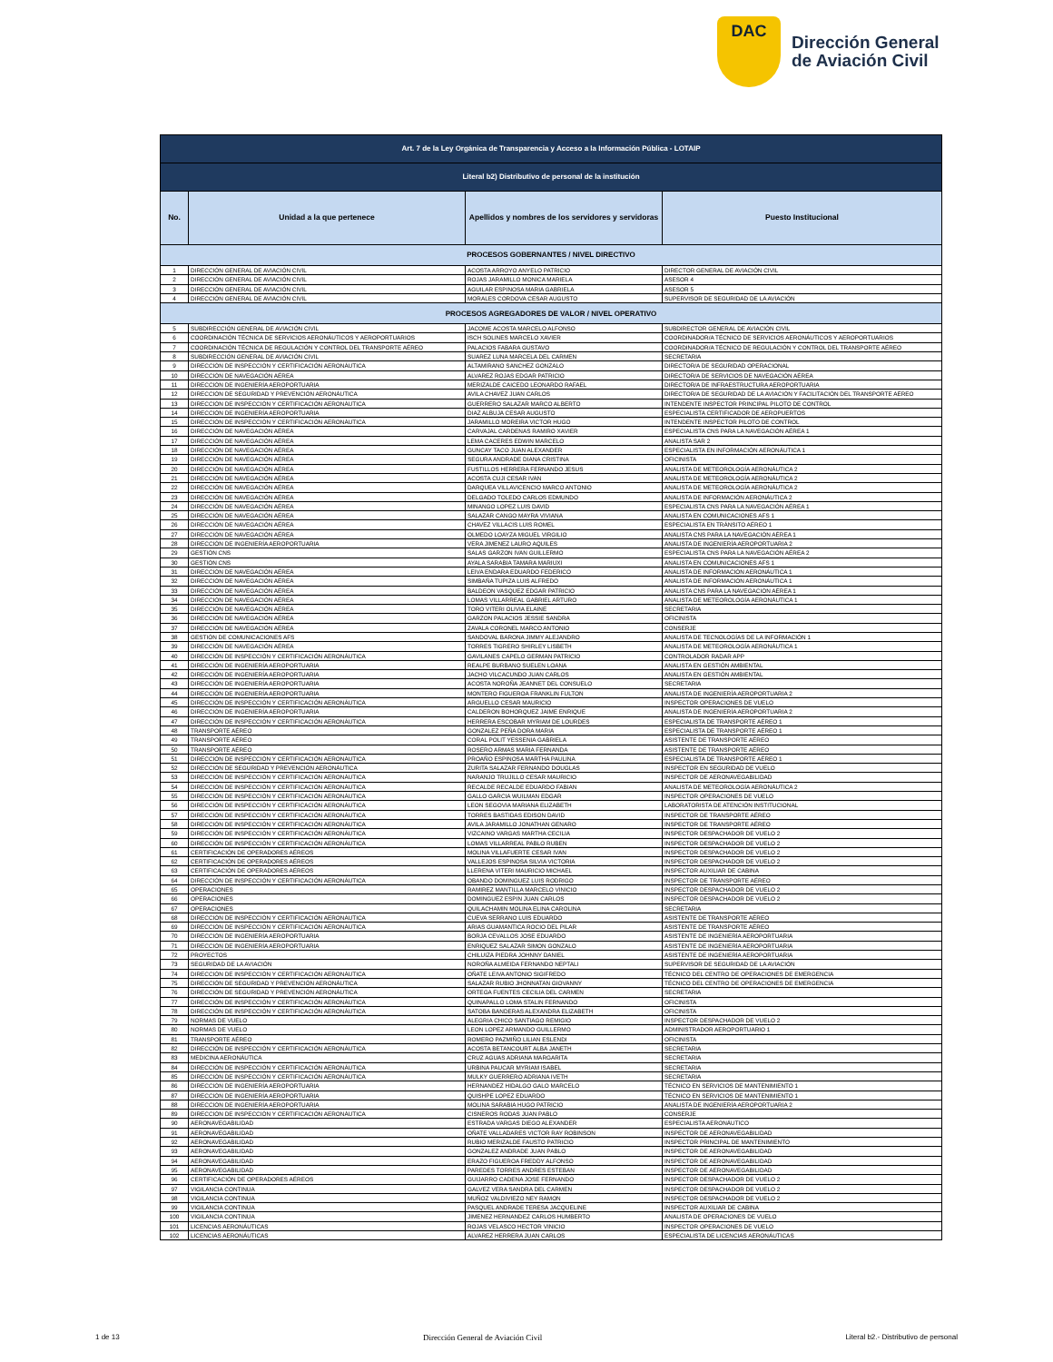DAC
Dirección General
de Aviación Civil
| Art. 7 de la Ley Orgánica de Transparencia y Acceso a la Información Pública - LOTAIP | | | |
| Literal b2) Distributivo de personal de la institución | | | |
| No. | Unidad a la que pertenece | Apellidos y nombres de los servidores y servidoras | Puesto Institucional |
| PROCESOS GOBERNANTES / NIVEL DIRECTIVO | | | |
| 1 | DIRECCIÓN GENERAL DE AVIACIÓN CIVIL | ACOSTA ARROYO ANYELO PATRICIO | DIRECTOR GENERAL DE AVIACIÓN CIVIL |
| 2 | DIRECCIÓN GENERAL DE AVIACIÓN CIVIL | ROJAS JARAMILLO MONICA MARIELA | ASESOR 4 |
| 3 | DIRECCIÓN GENERAL DE AVIACIÓN CIVIL | AGUILAR ESPINOSA MARIA GABRIELA | ASESOR 5 |
| 4 | DIRECCIÓN GENERAL DE AVIACIÓN CIVIL | MORALES CORDOVA CESAR AUGUSTO | SUPERVISOR DE SEGURIDAD DE LA AVIACIÓN |
| PROCESOS AGREGADORES DE VALOR / NIVEL OPERATIVO | | | |
| 5 | SUBDIRECCIÓN GENERAL DE AVIACIÓN CIVIL | JACOME ACOSTA MARCELO ALFONSO | SUBDIRECTOR GENERAL DE AVIACIÓN CIVIL |
| 6 | COORDINACIÓN TÉCNICA DE SERVICIOS AERONÁUTICOS Y AEROPORTUARIOS | ISCH SOLINES MARCELO XAVIER | COORDINADOR/A TÉCNICO DE SERVICIOS AERONÁUTICOS Y AEROPORTUARIOS |
| 7 | COORDINACIÓN TÉCNICA DE REGULACIÓN Y CONTROL DEL TRANSPORTE AÉREO | PALACIOS FABARA GUSTAVO | COORDINADOR/A TÉCNICO DE REGULACIÓN Y CONTROL DEL TRANSPORTE AÉREO |
| 8 | SUBDIRECCIÓN GENERAL DE AVIACIÓN CIVIL | SUAREZ LUNA MARCELA DEL CARMEN | SECRETARIA |
| 9 | DIRECCIÓN DE INSPECCIÓN Y CERTIFICACIÓN AERONÁUTICA | ALTAMIRANO SANCHEZ GONZALO | DIRECTOR/A DE SEGURIDAD OPERACIONAL |
| 10 | DIRECCIÓN DE NAVEGACIÓN AÉREA | ALVAREZ ROJAS EDGAR PATRICIO | DIRECTOR/A DE SERVICIOS DE NAVEGACIÓN AÉREA |
| 11 | DIRECCIÓN DE INGENIERÍA AEROPORTUARIA | MERIZALDE CAICEDO LEONARDO RAFAEL | DIRECTOR/A DE INFRAESTRUCTURA AEROPORTUARIA |
| 12 | DIRECCIÓN DE SEGURIDAD Y PREVENCIÓN AERONÁUTICA | AVILA CHAVEZ JUAN CARLOS | DIRECTOR/A DE SEGURIDAD DE LA AVIACIÓN Y FACILITACIÓN DEL TRANSPORTE AÉREO |
| 13 | DIRECCIÓN DE INSPECCIÓN Y CERTIFICACIÓN AERONÁUTICA | GUERRERO SALAZAR MARCO ALBERTO | INTENDENTE INSPECTOR PRINCIPAL PILOTO DE CONTROL |
| 14 | DIRECCIÓN DE INGENIERÍA AEROPORTUARIA | DIAZ ALBUJA CESAR AUGUSTO | ESPECIALISTA CERTIFICADOR DE AEROPUERTOS |
| 15 | DIRECCIÓN DE INSPECCIÓN Y CERTIFICACIÓN AERONÁUTICA | JARAMILLO MOREIRA VICTOR HUGO | INTENDENTE INSPECTOR PILOTO DE CONTROL |
| 16 | DIRECCIÓN DE NAVEGACIÓN AÉREA | CARVAJAL CARDENAS RAMIRO XAVIER | ESPECIALISTA CNS PARA LA NAVEGACIÓN AÉREA 1 |
| 17 | DIRECCIÓN DE NAVEGACIÓN AÉREA | LEMA CACERES EDWIN MARCELO | ANALISTA SAR 2 |
| 18 | DIRECCIÓN DE NAVEGACIÓN AÉREA | GUNCAY TACO JUAN ALEXANDER | ESPECIALISTA EN INFORMACIÓN AERONÁUTICA 1 |
| 19 | DIRECCIÓN DE NAVEGACIÓN AÉREA | SEGURA ANDRADE DIANA CRISTINA | OFICINISTA |
| 20 | DIRECCIÓN DE NAVEGACIÓN AÉREA | FUSTILLOS HERRERA FERNANDO JESUS | ANALISTA DE METEOROLOGÍA AERONÁUTICA 2 |
| 21 | DIRECCIÓN DE NAVEGACIÓN AÉREA | ACOSTA CUJI CESAR IVAN | ANALISTA DE METEOROLOGÍA AERONÁUTICA 2 |
| 22 | DIRECCIÓN DE NAVEGACIÓN AÉREA | DARQUEA VILLAVICENCIO MARCO ANTONIO | ANALISTA DE METEOROLOGÍA AERONÁUTICA 2 |
| 23 | DIRECCIÓN DE NAVEGACIÓN AÉREA | DELGADO TOLEDO CARLOS EDMUNDO | ANALISTA DE INFORMACIÓN AERONÁUTICA 2 |
| 24 | DIRECCIÓN DE NAVEGACIÓN AÉREA | MINANGO LOPEZ LUIS DAVID | ESPECIALISTA CNS PARA LA NAVEGACIÓN AÉREA 1 |
| 25 | DIRECCIÓN DE NAVEGACIÓN AÉREA | SALAZAR CANGO MAYRA VIVIANA | ANALISTA EN COMUNICACIONES AFS 1 |
| 26 | DIRECCIÓN DE NAVEGACIÓN AÉREA | CHAVEZ VILLACIS LUIS ROMEL | ESPECIALISTA EN TRÁNSITO AÉREO 1 |
| 27 | DIRECCIÓN DE NAVEGACIÓN AÉREA | OLMEDO LOAYZA MIGUEL VIRGILIO | ANALISTA CNS PARA LA NAVEGACIÓN AÉREA 1 |
| 28 | DIRECCIÓN DE INGENIERÍA AEROPORTUARIA | VERA JIMENEZ LAURO AQUILES | ANALISTA DE INGENIERÍA AEROPORTUARIA 2 |
| 29 | GESTIÓN CNS | SALAS GARZON IVAN GUILLERMO | ESPECIALISTA CNS PARA LA NAVEGACIÓN AÉREA 2 |
| 30 | GESTIÓN CNS | AYALA SARABIA TAMARA MARIUXI | ANALISTA EN COMUNICACIONES AFS 1 |
| 31 | DIRECCIÓN DE NAVEGACIÓN AÉREA | LEIVA ENDARA EDUARDO FEDERICO | ANALISTA DE INFORMACIÓN AERONÁUTICA 1 |
| 32 | DIRECCIÓN DE NAVEGACIÓN AÉREA | SIMBAÑA TUPIZA LUIS ALFREDO | ANALISTA DE INFORMACIÓN AERONÁUTICA 1 |
| 33 | DIRECCIÓN DE NAVEGACIÓN AÉREA | BALDEON VASQUEZ EDGAR PATRICIO | ANALISTA CNS PARA LA NAVEGACIÓN AÉREA 1 |
| 34 | DIRECCIÓN DE NAVEGACIÓN AÉREA | LOMAS VILLARREAL GABRIEL ARTURO | ANALISTA DE METEOROLOGÍA AERONÁUTICA 1 |
| 35 | DIRECCIÓN DE NAVEGACIÓN AÉREA | TORO VITERI OLIVIA ELAINE | SECRETARIA |
| 36 | DIRECCIÓN DE NAVEGACIÓN AÉREA | GARZON PALACIOS JESSIE SANDRA | OFICINISTA |
| 37 | DIRECCIÓN DE NAVEGACIÓN AÉREA | ZAVALA CORONEL MARCO ANTONIO | CONSERJE |
| 38 | GESTIÓN DE COMUNICACIONES AFS | SANDOVAL BARONA JIMMY ALEJANDRO | ANALISTA DE TECNOLOGÍAS DE LA INFORMACIÓN 1 |
| 39 | DIRECCIÓN DE NAVEGACIÓN AÉREA | TORRES TIGRERO SHIRLEY LISBETH | ANALISTA DE METEOROLOGÍA AERONÁUTICA 1 |
| 40 | DIRECCIÓN DE INSPECCIÓN Y CERTIFICACIÓN AERONÁUTICA | GAVILANES CAPELO GERMAN PATRICIO | CONTROLADOR RADAR APP |
| 41 | DIRECCIÓN DE INGENIERÍA AEROPORTUARIA | REALPE BURBANO SUELEN LOANA | ANALISTA EN GESTIÓN AMBIENTAL |
| 42 | DIRECCIÓN DE INGENIERÍA AEROPORTUARIA | JACHO VILCACUNDO JUAN CARLOS | ANALISTA EN GESTIÓN AMBIENTAL |
| 43 | DIRECCIÓN DE INGENIERÍA AEROPORTUARIA | ACOSTA NOROÑA JEANNET DEL CONSUELO | SECRETARIA |
| 44 | DIRECCIÓN DE INGENIERÍA AEROPORTUARIA | MONTERO FIGUEROA FRANKLIN FULTON | ANALISTA DE INGENIERÍA AEROPORTUARIA 2 |
| 45 | DIRECCIÓN DE INSPECCIÓN Y CERTIFICACIÓN AERONÁUTICA | ARGUELLO CESAR MAURICIO | INSPECTOR OPERACIONES DE VUELO |
| 46 | DIRECCIÓN DE INGENIERÍA AEROPORTUARIA | CALDERON BOHORQUEZ JAIME ENRIQUE | ANALISTA DE INGENIERÍA AEROPORTUARIA 2 |
| 47 | DIRECCIÓN DE INSPECCIÓN Y CERTIFICACIÓN AERONÁUTICA | HERRERA ESCOBAR MYRIAM DE LOURDES | ESPECIALISTA DE TRANSPORTE AÉREO 1 |
| 48 | TRANSPORTE AÉREO | GONZALEZ PEÑA DORA MARIA | ESPECIALISTA DE TRANSPORTE AÉREO 1 |
| 49 | TRANSPORTE AÉREO | CORAL POLIT YESSENIA GABRIELA | ASISTENTE DE TRANSPORTE AÉREO |
| 50 | TRANSPORTE AÉREO | ROSERO ARMAS MARIA FERNANDA | ASISTENTE DE TRANSPORTE AÉREO |
| 51 | DIRECCIÓN DE INSPECCIÓN Y CERTIFICACIÓN AERONÁUTICA | PROAÑO ESPINOSA MARTHA PAULINA | ESPECIALISTA DE TRANSPORTE AÉREO 1 |
| 52 | DIRECCIÓN DE SEGURIDAD Y PREVENCIÓN AERONÁUTICA | ZURITA SALAZAR FERNANDO DOUGLAS | INSPECTOR EN SEGURIDAD DE VUELO |
| 53 | DIRECCIÓN DE INSPECCIÓN Y CERTIFICACIÓN AERONÁUTICA | NARANJO TRUJILLO CESAR MAURICIO | INSPECTOR DE AERONAVEGABILIDAD |
| 54 | DIRECCIÓN DE INSPECCIÓN Y CERTIFICACIÓN AERONÁUTICA | RECALDE RECALDE EDUARDO FABIAN | ANALISTA DE METEOROLOGÍA AERONÁUTICA 2 |
| 55 | DIRECCIÓN DE INSPECCIÓN Y CERTIFICACIÓN AERONÁUTICA | GALLO GARCIA WUILMAN EDGAR | INSPECTOR OPERACIONES DE VUELO |
| 56 | DIRECCIÓN DE INSPECCIÓN Y CERTIFICACIÓN AERONÁUTICA | LEON SEGOVIA MARIANA ELIZABETH | LABORATORISTA DE ATENCIÓN INSTITUCIONAL |
| 57 | DIRECCIÓN DE INSPECCIÓN Y CERTIFICACIÓN AERONÁUTICA | TORRES BASTIDAS EDISON DAVID | INSPECTOR DE TRANSPORTE AÉREO |
| 58 | DIRECCIÓN DE INSPECCIÓN Y CERTIFICACIÓN AERONÁUTICA | AVILA JARAMILLO JONATHAN GENARO | INSPECTOR DE TRANSPORTE AÉREO |
| 59 | DIRECCIÓN DE INSPECCIÓN Y CERTIFICACIÓN AERONÁUTICA | VIZCAINO VARGAS MARTHA CECILIA | INSPECTOR DESPACHADOR DE VUELO 2 |
| 60 | DIRECCIÓN DE INSPECCIÓN Y CERTIFICACIÓN AERONÁUTICA | LOMAS VILLARREAL PABLO RUBEN | INSPECTOR DESPACHADOR DE VUELO 2 |
| 61 | CERTIFICACIÓN DE OPERADORES AÉREOS | MOLINA VILLAFUERTE CESAR IVAN | INSPECTOR DESPACHADOR DE VUELO 2 |
| 62 | CERTIFICACIÓN DE OPERADORES AÉREOS | VALLEJOS ESPINOSA SILVIA VICTORIA | INSPECTOR DESPACHADOR DE VUELO 2 |
| 63 | CERTIFICACIÓN DE OPERADORES AÉREOS | LLERENA VITERI MAURICIO MICHAEL | INSPECTOR AUXILIAR DE CABINA |
| 64 | DIRECCIÓN DE INSPECCIÓN Y CERTIFICACIÓN AERONÁUTICA | OBANDO DOMINGUEZ LUIS RODRIGO | INSPECTOR DE TRANSPORTE AÉREO |
| 65 | OPERACIONES | RAMIREZ MANTILLA MARCELO VINICIO | INSPECTOR DESPACHADOR DE VUELO 2 |
| 66 | OPERACIONES | DOMINGUEZ ESPIN JUAN CARLOS | INSPECTOR DESPACHADOR DE VUELO 2 |
| 67 | OPERACIONES | QUILACHAMIN MOLINA ELINA CAROLINA | SECRETARIA |
| 68 | DIRECCIÓN DE INSPECCIÓN Y CERTIFICACIÓN AERONÁUTICA | CUEVA SERRANO LUIS EDUARDO | ASISTENTE DE TRANSPORTE AÉREO |
| 69 | DIRECCIÓN DE INSPECCIÓN Y CERTIFICACIÓN AERONÁUTICA | ARIAS GUAMANTICA ROCIO DEL PILAR | ASISTENTE DE TRANSPORTE AÉREO |
| 70 | DIRECCIÓN DE INGENIERÍA AEROPORTUARIA | BORJA CEVALLOS JOSE EDUARDO | ASISTENTE DE INGENIERÍA AEROPORTUARIA |
| 71 | DIRECCIÓN DE INGENIERÍA AEROPORTUARIA | ENRIQUEZ SALAZAR SIMON GONZALO | ASISTENTE DE INGENIERÍA AEROPORTUARIA |
| 72 | PROYECTOS | CHILUIZA PIEDRA JOHNNY DANIEL | ASISTENTE DE INGENIERÍA AEROPORTUARIA |
| 73 | SEGURIDAD DE LA AVIACIÓN | NOROÑA ALMEIDA FERNANDO NEPTALI | SUPERVISOR DE SEGURIDAD DE LA AVIACIÓN |
| 74 | DIRECCIÓN DE INSPECCIÓN Y CERTIFICACIÓN AERONÁUTICA | OÑATE LEIVA ANTONIO SIGIFREDO | TÉCNICO DEL CENTRO DE OPERACIONES DE EMERGENCIA |
| 75 | DIRECCIÓN DE SEGURIDAD Y PREVENCIÓN AERONÁUTICA | SALAZAR RUBIO JHONNATAN GIOVANNY | TÉCNICO DEL CENTRO DE OPERACIONES DE EMERGENCIA |
| 76 | DIRECCIÓN DE SEGURIDAD Y PREVENCIÓN AERONÁUTICA | ORTEGA FUENTES CECILIA DEL CARMEN | SECRETARIA |
| 77 | DIRECCIÓN DE INSPECCIÓN Y CERTIFICACIÓN AERONÁUTICA | QUINAPALLO LOMA STALIN FERNANDO | OFICINISTA |
| 78 | DIRECCIÓN DE INSPECCIÓN Y CERTIFICACIÓN AERONÁUTICA | SATOBA BANDERAS ALEXANDRA ELIZABETH | OFICINISTA |
| 79 | NORMAS DE VUELO | ALEGRIA CHICO SANTIAGO REMIGIO | INSPECTOR DESPACHADOR DE VUELO 2 |
| 80 | NORMAS DE VUELO | LEON LOPEZ ARMANDO GUILLERMO | ADMINISTRADOR AEROPORTUARIO 1 |
| 81 | TRANSPORTE AÉREO | ROMERO PAZMIÑO LILIAN ESLENDI | OFICINISTA |
| 82 | DIRECCIÓN DE INSPECCIÓN Y CERTIFICACIÓN AERONÁUTICA | ACOSTA BETANCOURT ALBA JANETH | SECRETARIA |
| 83 | MEDICINA AERONÁUTICA | CRUZ AGUAS ADRIANA MARGARITA | SECRETARIA |
| 84 | DIRECCIÓN DE INSPECCIÓN Y CERTIFICACIÓN AERONÁUTICA | URBINA PAUCAR MYRIAM ISABEL | SECRETARIA |
| 85 | DIRECCIÓN DE INSPECCIÓN Y CERTIFICACIÓN AERONÁUTICA | MULKY GUERRERO ADRIANA IVETH | SECRETARIA |
| 86 | DIRECCIÓN DE INGENIERÍA AEROPORTUARIA | HERNANDEZ HIDALGO GALO MARCELO | TÉCNICO EN SERVICIOS DE MANTENIMIENTO 1 |
| 87 | DIRECCIÓN DE INGENIERÍA AEROPORTUARIA | QUISHPE LOPEZ EDUARDO | TÉCNICO EN SERVICIOS DE MANTENIMIENTO 1 |
| 88 | DIRECCIÓN DE INGENIERÍA AEROPORTUARIA | MOLINA SARABIA HUGO PATRICIO | ANALISTA DE INGENIERÍA AEROPORTUARIA 2 |
| 89 | DIRECCIÓN DE INSPECCIÓN Y CERTIFICACIÓN AERONÁUTICA | CISNEROS RODAS JUAN PABLO | CONSERJE |
| 90 | AERONAVEGABILIDAD | ESTRADA VARGAS DIEGO ALEXANDER | ESPECIALISTA AERONÁUTICO |
| 91 | AERONAVEGABILIDAD | OÑATE VALLADARES VICTOR RAY ROBINSON | INSPECTOR DE AERONAVEGABILIDAD |
| 92 | AERONAVEGABILIDAD | RUBIO MERIZALDE FAUSTO PATRICIO | INSPECTOR PRINCIPAL DE MANTENIMIENTO |
| 93 | AERONAVEGABILIDAD | GONZALEZ ANDRADE JUAN PABLO | INSPECTOR DE AERONAVEGABILIDAD |
| 94 | AERONAVEGABILIDAD | ERAZO FIGUEROA FREDDY ALFONSO | INSPECTOR DE AERONAVEGABILIDAD |
| 95 | AERONAVEGABILIDAD | PAREDES TORRES ANDRES ESTEBAN | INSPECTOR DE AERONAVEGABILIDAD |
| 96 | CERTIFICACIÓN DE OPERADORES AÉREOS | GUIJARRO CADENA JOSE FERNANDO | INSPECTOR DESPACHADOR DE VUELO 2 |
| 97 | VIGILANCIA CONTINUA | GALVEZ VERA SANDRA DEL CARMEN | INSPECTOR DESPACHADOR DE VUELO 2 |
| 98 | VIGILANCIA CONTINUA | MUÑOZ VALDIVIEZO NEY RAMON | INSPECTOR DESPACHADOR DE VUELO 2 |
| 99 | VIGILANCIA CONTINUA | PASQUEL ANDRADE TERESA JACQUELINE | INSPECTOR AUXILIAR DE CABINA |
| 100 | VIGILANCIA CONTINUA | JIMENEZ HERNANDEZ CARLOS HUMBERTO | ANALISTA DE OPERACIONES DE VUELO |
| 101 | LICENCIAS AERONÁUTICAS | ROJAS VELASCO HECTOR VINICIO | INSPECTOR OPERACIONES DE VUELO |
| 102 | LICENCIAS AERONÁUTICAS | ALVAREZ HERRERA JUAN CARLOS | ESPECIALISTA DE LICENCIAS AERONÁUTICAS |
1 de 13 Dirección General de Aviación Civil Literal b2.- Distributivo de personal